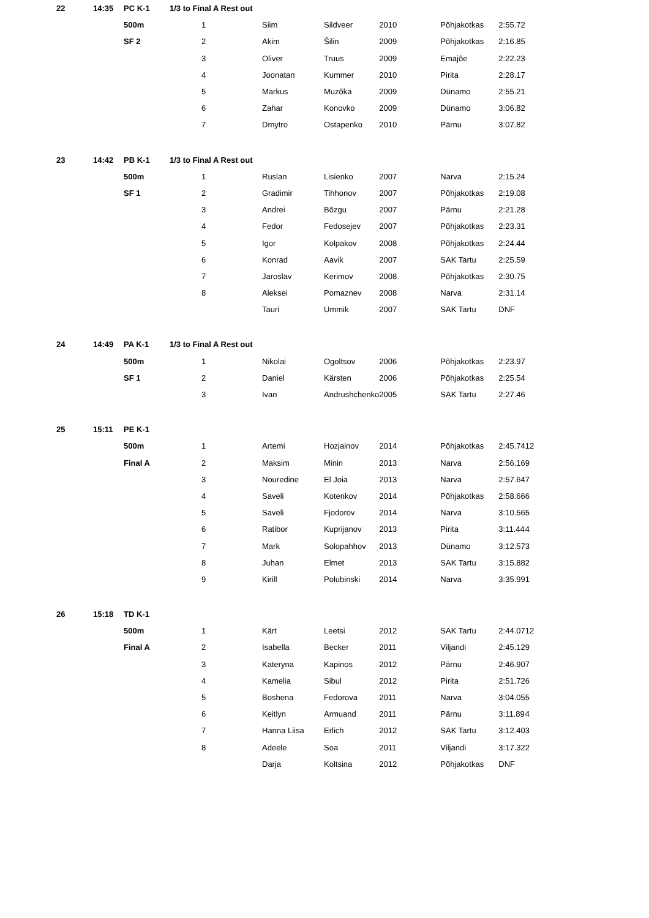| 22 | 14:35 | PC K-1 | 1/3 to Final A Rest out | | | | | | | |
| | | 500m | | 1 | Siim | Sildveer | 2010 | Põhjakotkas | 2:55.72 | |
| | | SF 2 | | 2 | Akim | Šilin | 2009 | Põhjakotkas | 2:16.85 | |
| | | | | 3 | Oliver | Truus | 2009 | Emajõe | 2:22.23 | |
| | | | | 4 | Joonatan | Kummer | 2010 | Pirita | 2:28.17 | |
| | | | | 5 | Markus | Muzõka | 2009 | Dünamo | 2:55.21 | |
| | | | | 6 | Zahar | Konovko | 2009 | Dünamo | 3:06.82 | |
| | | | | 7 | Dmytro | Ostapenko | 2010 | Pärnu | 3:07.82 | |
| 23 | 14:42 | PB K-1 | 1/3 to Final A Rest out | | | | | | | |
| | | 500m | | 1 | Ruslan | Lisienko | 2007 | Narva | 2:15.24 | |
| | | SF 1 | | 2 | Gradimir | Tihhonov | 2007 | Põhjakotkas | 2:19.08 | |
| | | | | 3 | Andrei | Bõzgu | 2007 | Pärnu | 2:21.28 | |
| | | | | 4 | Fedor | Fedosejev | 2007 | Põhjakotkas | 2:23.31 | |
| | | | | 5 | Igor | Kolpakov | 2008 | Põhjakotkas | 2:24.44 | |
| | | | | 6 | Konrad | Aavik | 2007 | SAK Tartu | 2:25.59 | |
| | | | | 7 | Jaroslav | Kerimov | 2008 | Põhjakotkas | 2:30.75 | |
| | | | | 8 | Aleksei | Pomaznev | 2008 | Narva | 2:31.14 | |
| | | | | | Tauri | Ummik | 2007 | SAK Tartu | DNF | |
| 24 | 14:49 | PA K-1 | 1/3 to Final A Rest out | | | | | | | |
| | | 500m | | 1 | Nikolai | Ogoltsov | 2006 | Põhjakotkas | 2:23.97 | |
| | | SF 1 | | 2 | Daniel | Kärsten | 2006 | Põhjakotkas | 2:25.54 | |
| | | | | 3 | Ivan | Andrushchenko | 2005 | SAK Tartu | 2:27.46 | |
| 25 | 15:11 | PE K-1 | | | | | | | | |
| | | 500m | | 1 | Artemi | Hozjainov | 2014 | Põhjakotkas | 2:45.74 | 12 |
| | | Final A | | 2 | Maksim | Minin | 2013 | Narva | 2:56.16 | 9 |
| | | | | 3 | Nouredine | El Joia | 2013 | Narva | 2:57.64 | 7 |
| | | | | 4 | Saveli | Kotenkov | 2014 | Põhjakotkas | 2:58.66 | 6 |
| | | | | 5 | Saveli | Fjodorov | 2014 | Narva | 3:10.56 | 5 |
| | | | | 6 | Ratibor | Kuprijanov | 2013 | Pirita | 3:11.44 | 4 |
| | | | | 7 | Mark | Solopahhov | 2013 | Dünamo | 3:12.57 | 3 |
| | | | | 8 | Juhan | Elmet | 2013 | SAK Tartu | 3:15.88 | 2 |
| | | | | 9 | Kirill | Polubinski | 2014 | Narva | 3:35.99 | 1 |
| 26 | 15:18 | TD K-1 | | | | | | | | |
| | | 500m | | 1 | Kärt | Leetsi | 2012 | SAK Tartu | 2:44.07 | 12 |
| | | Final A | | 2 | Isabella | Becker | 2011 | Viljandi | 2:45.12 | 9 |
| | | | | 3 | Kateryna | Kapinos | 2012 | Pärnu | 2:46.90 | 7 |
| | | | | 4 | Kamelia | Sibul | 2012 | Pirita | 2:51.72 | 6 |
| | | | | 5 | Boshena | Fedorova | 2011 | Narva | 3:04.05 | 5 |
| | | | | 6 | Keitlyn | Armuand | 2011 | Pärnu | 3:11.89 | 4 |
| | | | | 7 | Hanna Liisa | Erlich | 2012 | SAK Tartu | 3:12.40 | 3 |
| | | | | 8 | Adeele | Soa | 2011 | Viljandi | 3:17.32 | 2 |
| | | | | | Darja | Koltsina | 2012 | Põhjakotkas | DNF | |